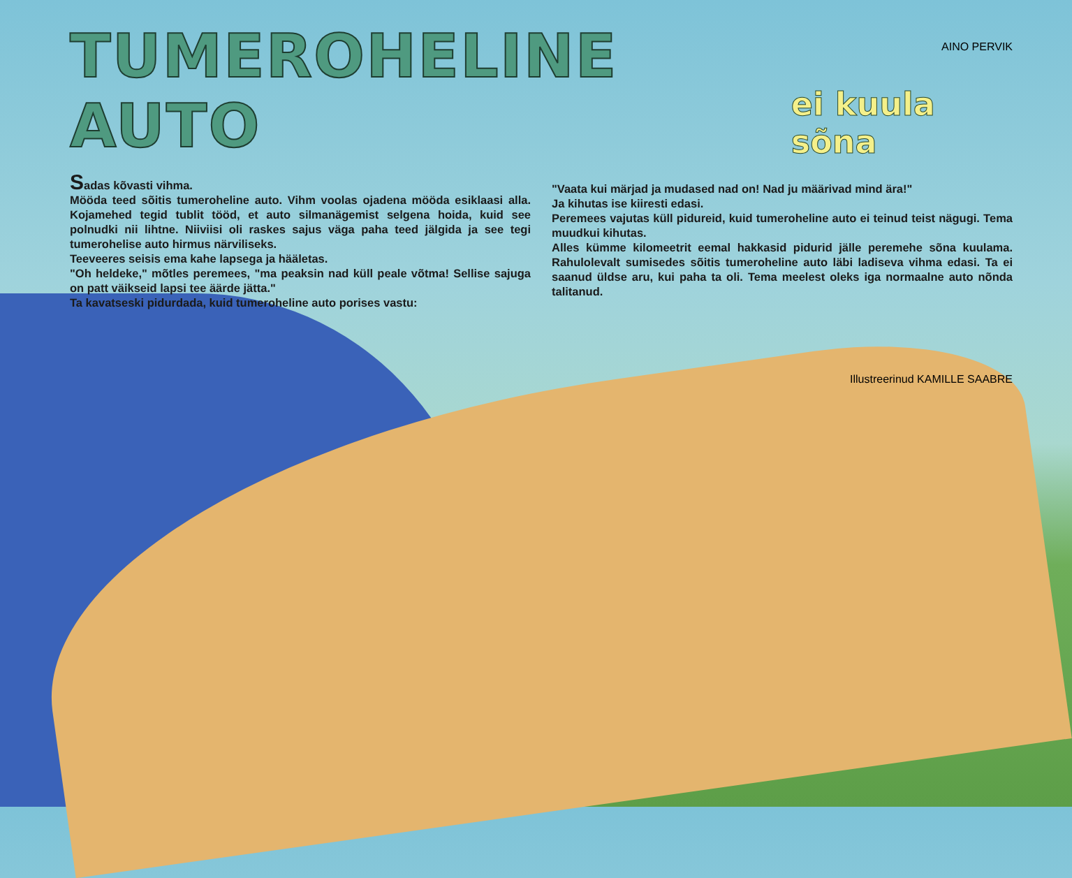AINO PERVIK
TUMEROHELINE AUTO
ei kuula sõna
Sadas kõvasti vihma.
Mööda teed sõitis tumeroheline auto. Vihm voolas ojadena mööda esiklaasi alla. Kojamehed tegid tublit tööd, et auto silmanägemist selgena hoida, kuid see polnudki nii lihtne. Niiviisi oli raskes sajus väga paha teed jälgida ja see tegi tumerohelise auto hirmus närviliseks.
Teeveeres seisis ema kahe lapsega ja hääletas.
"Oh heldeke," mõtles peremees, "ma peaksin nad küll peale võtma! Sellise sajuga on patt väikseid lapsi tee äärde jätta."
Ta kavatseski pidurdada, kuid tumeroheline auto porises vastu:
"Vaata kui märjad ja mudased nad on! Nad ju määrivad mind ära!"
Ja kihutas ise kiiresti edasi.
Peremees vajutas küll pidureid, kuid tumeroheline auto ei teinud teist nägugi. Tema muudkui kihutas.
Alles kümme kilomeetrit eemal hakkasid pidurid jälle peremehe sõna kuulama. Rahulolevalt sumisedes sõitis tumeroheline auto läbi ladiseva vihma edasi. Ta ei saanud üldse aru, kui paha ta oli. Tema meelest oleks iga normaalne auto nõnda talitanud.
Illustreerinud KAMILLE SAABRE